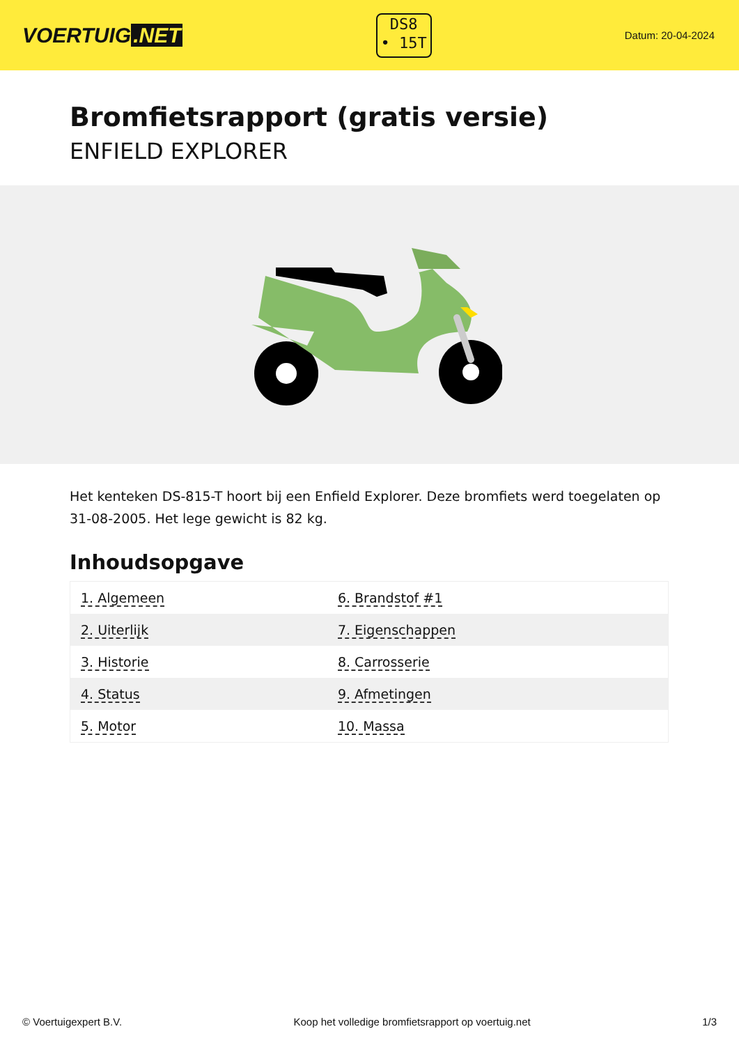VOERTUIG.NET
DS8
• 15T
Datum: 20-04-2024
Bromfietsrapport (gratis versie)
ENFIELD EXPLORER
Het kenteken DS-815-T hoort bij een Enfield Explorer. Deze bromfiets werd toegelaten op 31-08-2005. Het lege gewicht is 82 kg.
Inhoudsopgave
| 1. Algemeen | 6. Brandstof #1 |
| 2. Uiterlijk | 7. Eigenschappen |
| 3. Historie | 8. Carrosserie |
| 4. Status | 9. Afmetingen |
| 5. Motor | 10. Massa |
© Voertuigexpert B.V. Koop het volledige bromfietsrapport op voertuig.net 1/3